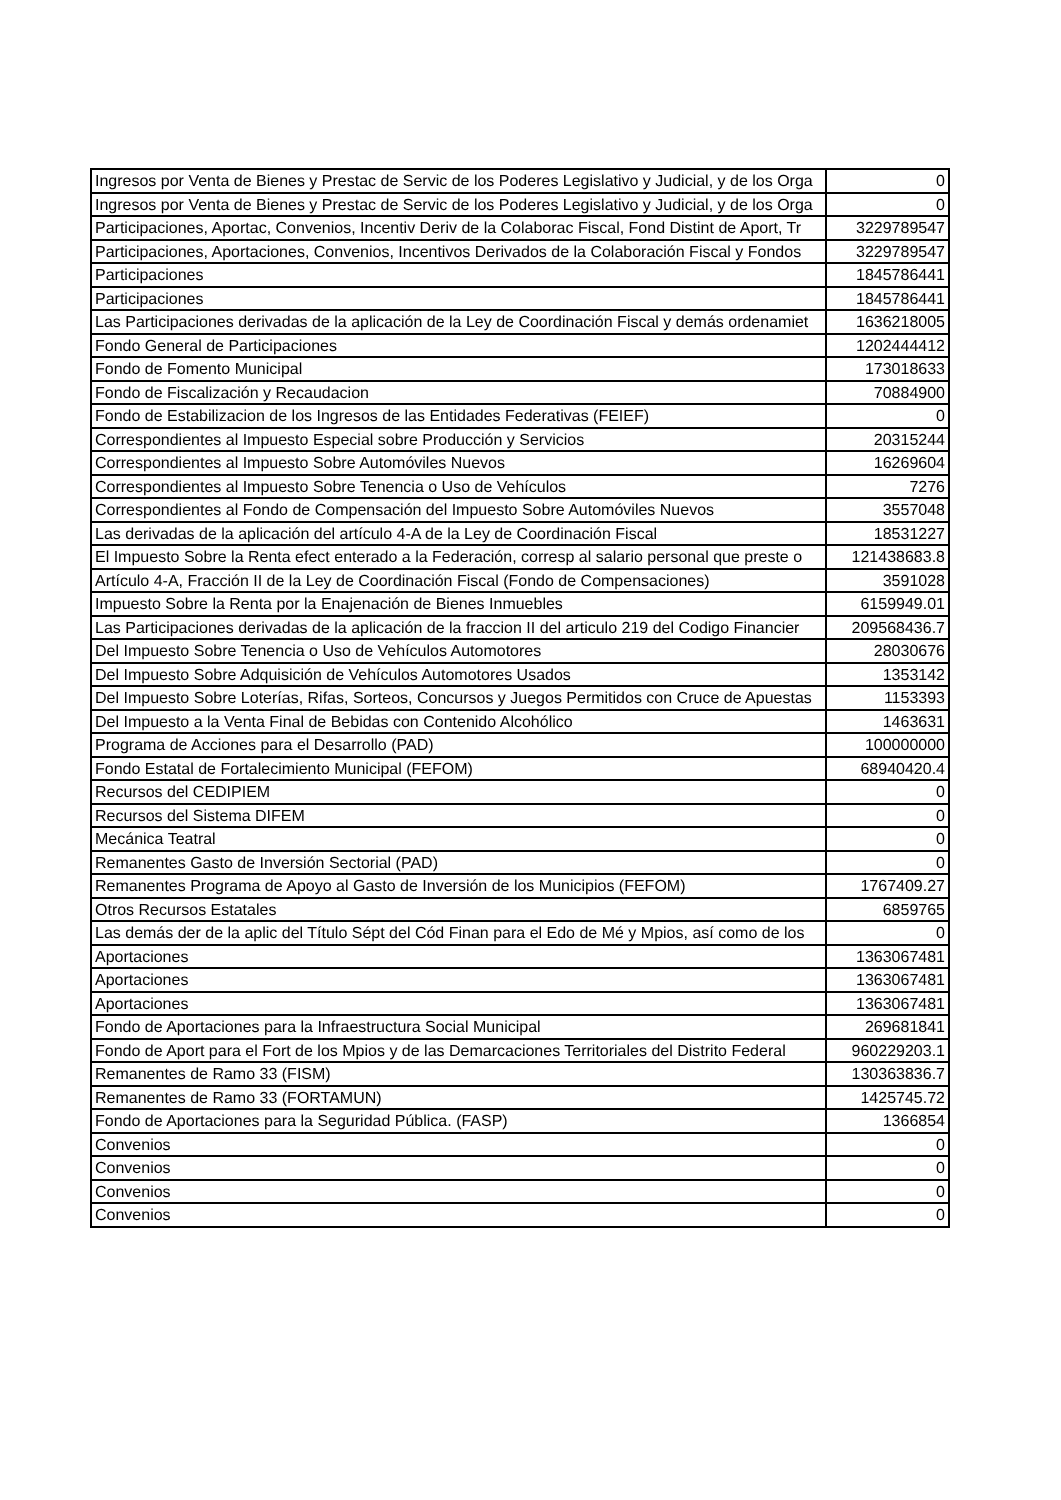| Ingresos por Venta de Bienes y Prestac de Servic de los Poderes Legislativo y Judicial, y de los Orga | 0 |
| Ingresos por Venta de Bienes y Prestac de Servic de los Poderes Legislativo y Judicial, y de los Orga | 0 |
| Participaciones, Aportac, Convenios, Incentiv Deriv de la Colaborac Fiscal, Fond Distint de Aport, Tr | 3229789547 |
| Participaciones, Aportaciones, Convenios, Incentivos Derivados de la Colaboración Fiscal y Fondos | 3229789547 |
| Participaciones | 1845786441 |
| Participaciones | 1845786441 |
| Las Participaciones derivadas de la aplicación de la Ley de Coordinación Fiscal y demás ordenamiet | 1636218005 |
| Fondo General de Participaciones | 1202444412 |
| Fondo de Fomento Municipal | 173018633 |
| Fondo de Fiscalización y Recaudacion | 70884900 |
| Fondo de Estabilizacion de los Ingresos de las Entidades Federativas (FEIEF) | 0 |
| Correspondientes al Impuesto Especial sobre Producción y Servicios | 20315244 |
| Correspondientes al Impuesto Sobre Automóviles Nuevos | 16269604 |
| Correspondientes al Impuesto Sobre Tenencia o Uso de Vehículos | 7276 |
| Correspondientes al Fondo de Compensación del Impuesto Sobre Automóviles Nuevos | 3557048 |
| Las derivadas de la aplicación del artículo 4-A de la Ley de Coordinación Fiscal | 18531227 |
| El Impuesto Sobre la Renta efect enterado a la Federación, corresp al salario personal que preste o | 121438683.8 |
| Artículo 4-A, Fracción II de la Ley de Coordinación Fiscal (Fondo de Compensaciones) | 3591028 |
| Impuesto Sobre la Renta por la Enajenación de Bienes Inmuebles | 6159949.01 |
| Las Participaciones derivadas de la aplicación de la fraccion II del articulo 219 del Codigo Financier | 209568436.7 |
| Del Impuesto Sobre Tenencia o Uso de Vehículos Automotores | 28030676 |
| Del Impuesto Sobre Adquisición de Vehículos Automotores Usados | 1353142 |
| Del Impuesto Sobre Loterías, Rifas, Sorteos, Concursos y Juegos Permitidos con Cruce de Apuestas | 1153393 |
| Del Impuesto a la Venta Final de Bebidas con Contenido Alcohólico | 1463631 |
| Programa de Acciones para el Desarrollo (PAD) | 100000000 |
| Fondo Estatal de Fortalecimiento Municipal (FEFOM) | 68940420.4 |
| Recursos del CEDIPIEM | 0 |
| Recursos del Sistema DIFEM | 0 |
| Mecánica Teatral | 0 |
| Remanentes Gasto de Inversión Sectorial (PAD) | 0 |
| Remanentes Programa de Apoyo al Gasto de Inversión de los Municipios (FEFOM) | 1767409.27 |
| Otros Recursos Estatales | 6859765 |
| Las demás der de la aplic del Título Sépt del Cód Finan para el Edo de Mé y Mpios, así como de los | 0 |
| Aportaciones | 1363067481 |
| Aportaciones | 1363067481 |
| Aportaciones | 1363067481 |
| Fondo de Aportaciones para la Infraestructura Social Municipal | 269681841 |
| Fondo de Aport para el Fort de los Mpios y de las Demarcaciones Territoriales del Distrito Federal | 960229203.1 |
| Remanentes de Ramo 33 (FISM) | 130363836.7 |
| Remanentes de Ramo 33 (FORTAMUN) | 1425745.72 |
| Fondo de Aportaciones para la Seguridad Pública. (FASP) | 1366854 |
| Convenios | 0 |
| Convenios | 0 |
| Convenios | 0 |
| Convenios | 0 |